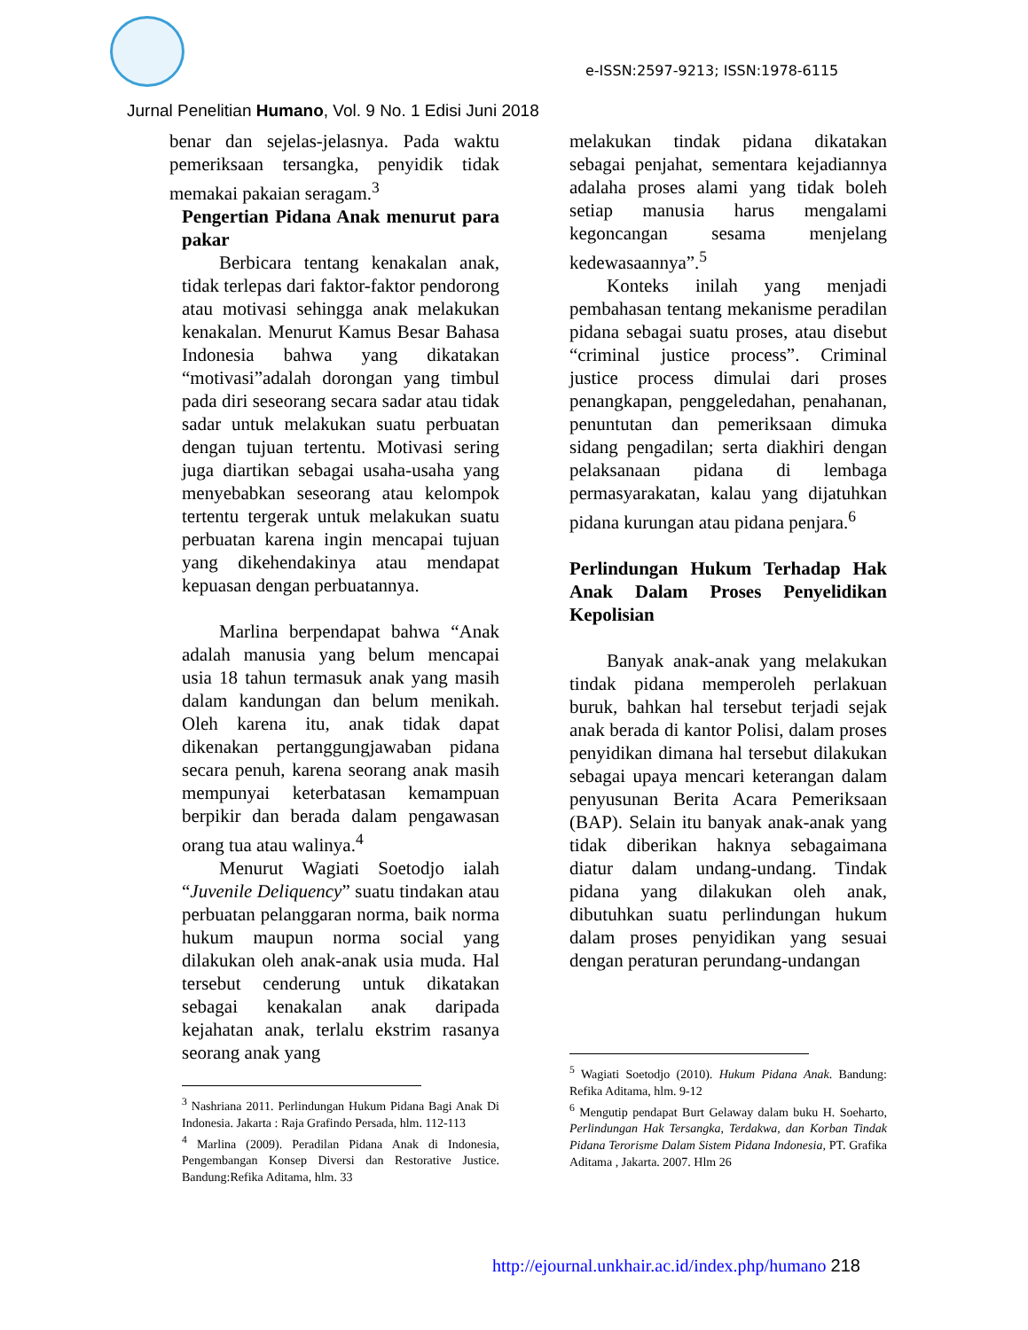e-ISSN:2597-9213; ISSN:1978-6115
Jurnal Penelitian Humano, Vol. 9 No. 1 Edisi Juni 2018
benar dan sejelas-jelasnya. Pada waktu pemeriksaan tersangka, penyidik tidak memakai pakaian seragam.<sup>3</sup>
Pengertian Pidana Anak menurut para pakar
Berbicara tentang kenakalan anak, tidak terlepas dari faktor-faktor pendorong atau motivasi sehingga anak melakukan kenakalan. Menurut Kamus Besar Bahasa Indonesia bahwa yang dikatakan “motivasi”adalah dorongan yang timbul pada diri seseorang secara sadar atau tidak sadar untuk melakukan suatu perbuatan dengan tujuan tertentu. Motivasi sering juga diartikan sebagai usaha-usaha yang menyebabkan seseorang atau kelompok tertentu tergerak untuk melakukan suatu perbuatan karena ingin mencapai tujuan yang dikehendakinya atau mendapat kepuasan dengan perbuatannya.
Marlina berpendapat bahwa “Anak adalah manusia yang belum mencapai usia 18 tahun termasuk anak yang masih dalam kandungan dan belum menikah. Oleh karena itu, anak tidak dapat dikenakan pertanggungjawaban pidana secara penuh, karena seorang anak masih mempunyai keterbatasan kemampuan berpikir dan berada dalam pengawasan orang tua atau walinya.<sup>4</sup>
Menurut Wagiati Soetodjo ialah “Juvenile Deliquency” suatu tindakan atau perbuatan pelanggaran norma, baik norma hukum maupun norma social yang dilakukan oleh anak-anak usia muda. Hal tersebut cenderung untuk dikatakan sebagai kenakalan anak daripada kejahatan anak, terlalu ekstrim rasanya seorang anak yang
<sup>3</sup> Nashriana 2011. Perlindungan Hukum Pidana Bagi Anak Di Indonesia. Jakarta : Raja Grafindo Persada, hlm. 112-113
<sup>4</sup> Marlina (2009). Peradilan Pidana Anak di Indonesia, Pengembangan Konsep Diversi dan Restorative Justice. Bandung:Refika Aditama, hlm. 33
melakukan tindak pidana dikatakan sebagai penjahat, sementara kejadiannya adalaha proses alami yang tidak boleh setiap manusia harus mengalami kegoncangan sesama menjelang kedewasaannya”.<sup>5</sup>
Konteks inilah yang menjadi pembahasan tentang mekanisme peradilan pidana sebagai suatu proses, atau disebut “criminal justice process”. Criminal justice process dimulai dari proses penangkapan, penggeledahan, penahanan, penuntutan dan pemeriksaan dimuka sidang pengadilan; serta diakhiri dengan pelaksanaan pidana di lembaga permasyarakatan, kalau yang dijatuhkan pidana kurungan atau pidana penjara.<sup>6</sup>
Perlindungan Hukum Terhadap Hak Anak Dalam Proses Penyelidikan Kepolisian
Banyak anak-anak yang melakukan tindak pidana memperoleh perlakuan buruk, bahkan hal tersebut terjadi sejak anak berada di kantor Polisi, dalam proses penyidikan dimana hal tersebut dilakukan sebagai upaya mencari keterangan dalam penyusunan Berita Acara Pemeriksaan (BAP). Selain itu banyak anak-anak yang tidak diberikan haknya sebagaimana diatur dalam undang-undang. Tindak pidana yang dilakukan oleh anak, dibutuhkan suatu perlindungan hukum dalam proses penyidikan yang sesuai dengan peraturan perundang-undangan
<sup>5</sup> Wagiati Soetodjo (2010). Hukum Pidana Anak. Bandung: Refika Aditama, hlm. 9-12
<sup>6</sup> Mengutip pendapat Burt Gelaway dalam buku H. Soeharto, Perlindungan Hak Tersangka, Terdakwa, dan Korban Tindak Pidana Terorisme Dalam Sistem Pidana Indonesia, PT. Grafika Aditama , Jakarta. 2007. Hlm 26
http://ejournal.unkhair.ac.id/index.php/humano 218